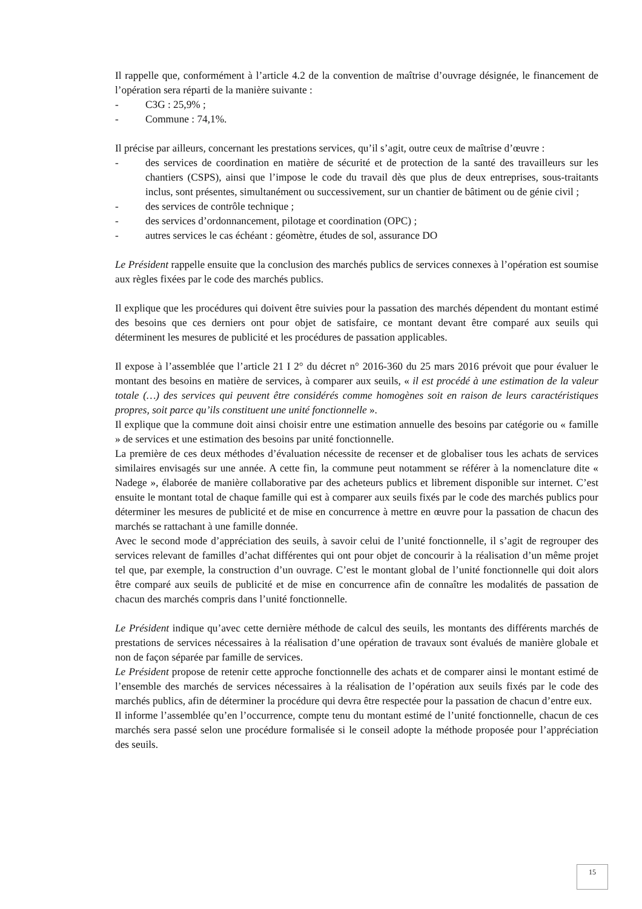Il rappelle que, conformément à l’article 4.2 de la convention de maîtrise d’ouvrage désignée, le financement de l’opération sera réparti de la manière suivante :
- C3G : 25,9% ;
- Commune : 74,1%.
Il précise par ailleurs, concernant les prestations services, qu’il s’agit, outre ceux de maîtrise d’œuvre :
- des services de coordination en matière de sécurité et de protection de la santé des travailleurs sur les chantiers (CSPS), ainsi que l’impose le code du travail dès que plus de deux entreprises, sous-traitants inclus, sont présentes, simultanément ou successivement, sur un chantier de bâtiment ou de génie civil ;
- des services de contrôle technique ;
- des services d’ordonnancement, pilotage et coordination (OPC) ;
- autres services le cas échéant : géomètre, études de sol, assurance DO
Le Président rappelle ensuite que la conclusion des marchés publics de services connexes à l’opération est soumise aux règles fixées par le code des marchés publics.
Il explique que les procédures qui doivent être suivies pour la passation des marchés dépendent du montant estimé des besoins que ces derniers ont pour objet de satisfaire, ce montant devant être comparé aux seuils qui déterminent les mesures de publicité et les procédures de passation applicables.
Il expose à l’assemblée que l’article 21 I 2° du décret n° 2016-360 du 25 mars 2016 prévoit que pour évaluer le montant des besoins en matière de services, à comparer aux seuils, « il est procédé à une estimation de la valeur totale (…) des services qui peuvent être considérés comme homogènes soit en raison de leurs caractéristiques propres, soit parce qu’ils constituent une unité fonctionnelle ».
Il explique que la commune doit ainsi choisir entre une estimation annuelle des besoins par catégorie ou « famille » de services et une estimation des besoins par unité fonctionnelle.
La première de ces deux méthodes d’évaluation nécessite de recenser et de globaliser tous les achats de services similaires envisagés sur une année. A cette fin, la commune peut notamment se référer à la nomenclature dite « Nadege », élaborée de manière collaborative par des acheteurs publics et librement disponible sur internet. C’est ensuite le montant total de chaque famille qui est à comparer aux seuils fixés par le code des marchés publics pour déterminer les mesures de publicité et de mise en concurrence à mettre en œuvre pour la passation de chacun des marchés se rattachant à une famille donnée.
Avec le second mode d’appréciation des seuils, à savoir celui de l’unité fonctionnelle, il s’agit de regrouper des services relevant de familles d’achat différentes qui ont pour objet de concourir à la réalisation d’un même projet tel que, par exemple, la construction d’un ouvrage. C’est le montant global de l’unité fonctionnelle qui doit alors être comparé aux seuils de publicité et de mise en concurrence afin de connaître les modalités de passation de chacun des marchés compris dans l’unité fonctionnelle.
Le Président indique qu’avec cette dernière méthode de calcul des seuils, les montants des différents marchés de prestations de services nécessaires à la réalisation d’une opération de travaux sont évalués de manière globale et non de façon séparée par famille de services.
Le Président propose de retenir cette approche fonctionnelle des achats et de comparer ainsi le montant estimé de l’ensemble des marchés de services nécessaires à la réalisation de l’opération aux seuils fixés par le code des marchés publics, afin de déterminer la procédure qui devra être respectée pour la passation de chacun d’entre eux.
Il informe l’assemblée qu’en l’occurrence, compte tenu du montant estimé de l’unité fonctionnelle, chacun de ces marchés sera passé selon une procédure formalisée si le conseil adopte la méthode proposée pour l’appréciation des seuils.
15